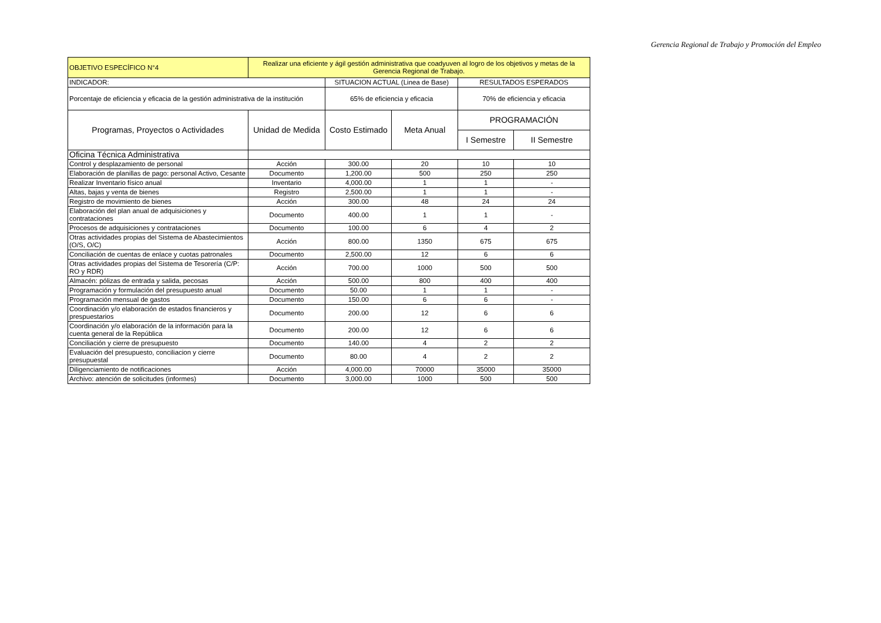Gerencia Regional de Trabajo y Promoción del Empleo
| OBJETIVO ESPECÍFICO N°4 | Realizar una eficiente y ágil gestión administrativa que coadyuven al logro de los objetivos y metas de la Gerencia Regional de Trabajo. | | | | |
| INDICADOR: | | SITUACION ACTUAL (Linea de Base) | | RESULTADOS ESPERADOS | |
| Porcentaje de eficiencia y eficacia de la gestión administrativa de la institución | | 65% de eficiencia y eficacia | | 70% de eficiencia y eficacia | |
| Programas, Proyectos o Actividades | Unidad de Medida | Costo Estimado | Meta Anual | PROGRAMACIÓN | |
| | | | | I Semestre | II Semestre |
| Oficina Técnica Administrativa | | | | | |
| Control y desplazamiento de personal | Acción | 300.00 | 20 | 10 | 10 |
| Elaboración de planillas de pago: personal Activo, Cesante | Documento | 1,200.00 | 500 | 250 | 250 |
| Realizar Inventario físico anual | Inventario | 4,000.00 | 1 | 1 | - |
| Altas, bajas y venta de bienes | Registro | 2,500.00 | 1 | 1 | - |
| Registro de movimiento de bienes | Acción | 300.00 | 48 | 24 | 24 |
| Elaboración del plan anual de adquisiciones y contrataciones | Documento | 400.00 | 1 | 1 | - |
| Procesos de adquisiciones y contrataciones | Documento | 100.00 | 6 | 4 | 2 |
| Otras actividades propias del Sistema de Abastecimientos (O/S, O/C) | Acción | 800.00 | 1350 | 675 | 675 |
| Conciliación de cuentas de enlace y cuotas patronales | Documento | 2,500.00 | 12 | 6 | 6 |
| Otras actividades propias del Sistema de Tesorería (C/P: RO y RDR) | Acción | 700.00 | 1000 | 500 | 500 |
| Almacén: pólizas de entrada y salida, pecosas | Acción | 500.00 | 800 | 400 | 400 |
| Programación y formulación del presupuesto anual | Documento | 50.00 | 1 | 1 | - |
| Programación mensual de gastos | Documento | 150.00 | 6 | 6 | - |
| Coordinación y/o elaboración de estados financieros y prespuestarios | Documento | 200.00 | 12 | 6 | 6 |
| Coordinación y/o elaboración de la información para la cuenta general de la República | Documento | 200.00 | 12 | 6 | 6 |
| Conciliación y cierre de presupuesto | Documento | 140.00 | 4 | 2 | 2 |
| Evaluación del presupuesto, conciliacion y cierre presupuestal | Documento | 80.00 | 4 | 2 | 2 |
| Diligenciamiento de notificaciones | Acción | 4,000.00 | 70000 | 35000 | 35000 |
| Archivo: atención de solicitudes (informes) | Documento | 3,000.00 | 1000 | 500 | 500 |